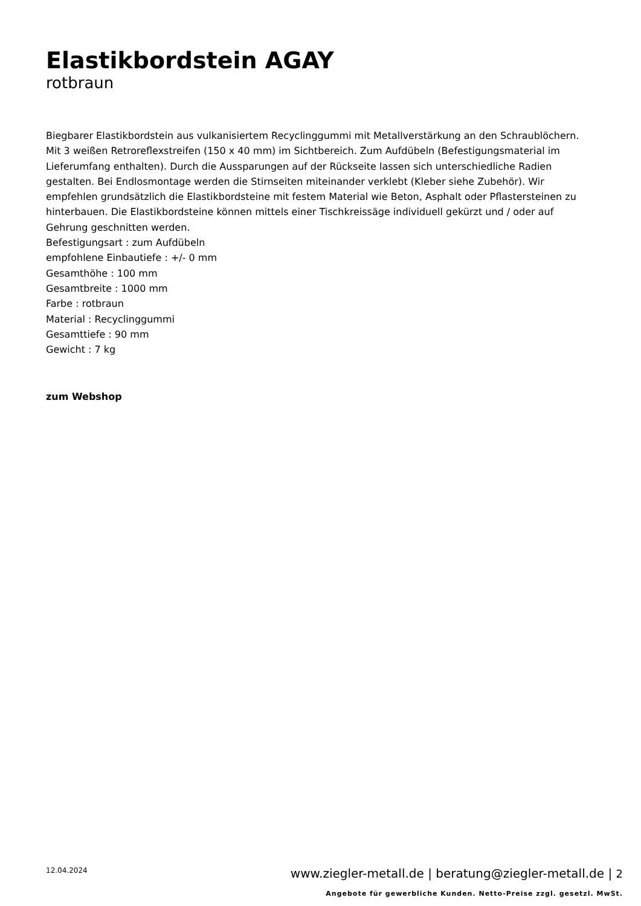Elastikbordstein AGAY
rotbraun
Biegbarer Elastikbordstein aus vulkanisiertem Recyclinggummi mit Metallverstärkung an den Schraublöchern. Mit 3 weißen Retroreflexstreifen (150 x 40 mm) im Sichtbereich. Zum Aufdübeln (Befestigungsmaterial im Lieferumfang enthalten). Durch die Aussparungen auf der Rückseite lassen sich unterschiedliche Radien gestalten. Bei Endlosmontage werden die Stirnseiten miteinander verklebt (Kleber siehe Zubehör). Wir empfehlen grundsätzlich die Elastikbordsteine mit festem Material wie Beton, Asphalt oder Pflastersteinen zu hinterbauen. Die Elastikbordsteine können mittels einer Tischkreissäge individuell gekürzt und / oder auf Gehrung geschnitten werden.
Befestigungsart : zum Aufdübeln
empfohlene Einbautiefe : +/- 0 mm
Gesamthöhe : 100 mm
Gesamtbreite : 1000 mm
Farbe : rotbraun
Material : Recyclinggummi
Gesamttiefe : 90 mm
Gewicht : 7 kg
zum Webshop
12.04.2024 www.ziegler-metall.de | beratung@ziegler-metall.de | 2
Angebote für gewerbliche Kunden. Netto-Preise zzgl. gesetzl. MwSt.